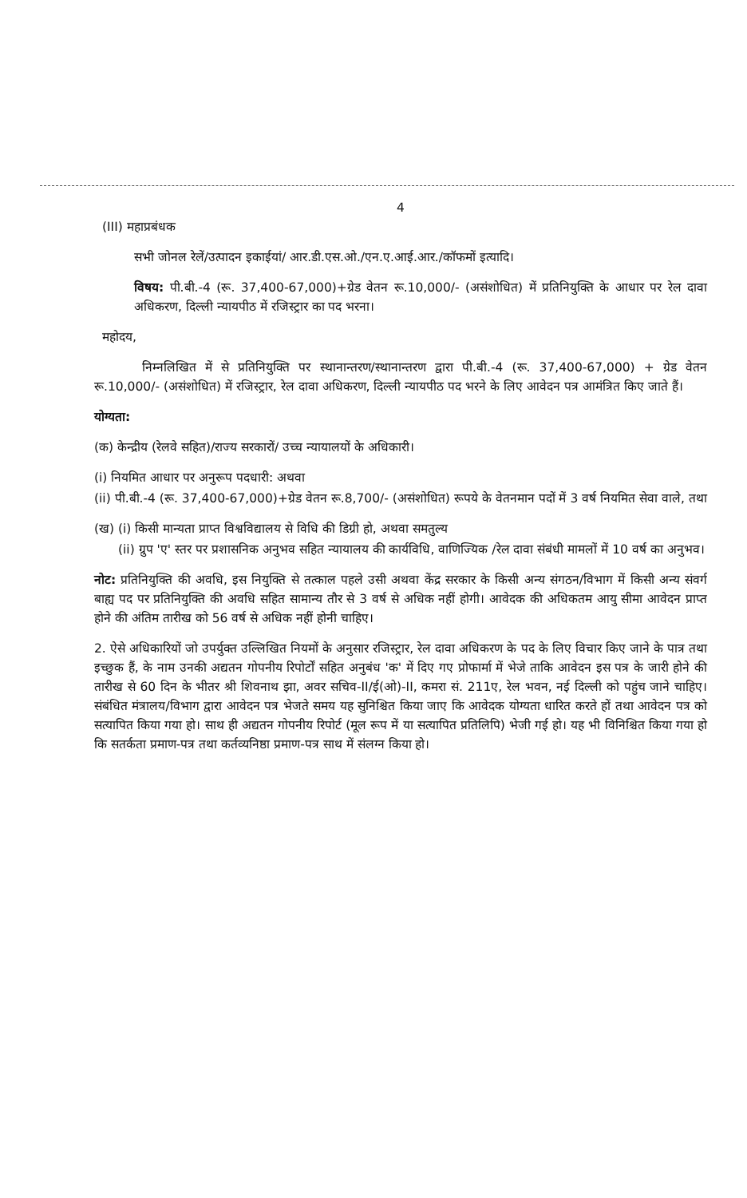4
(III) महाप्रबंधक
सभी जोनल रेलें/उत्पादन इकाईयां/ आर.डी.एस.ओ./एन.ए.आई.आर./कॉफमों इत्यादि।
विषय: पी.बी.-4 (रू. 37,400-67,000)+ग्रेड वेतन रू.10,000/- (असंशोधित) में प्रतिनियुक्ति के आधार पर रेल दावा अधिकरण, दिल्ली न्यायपीठ में रजिस्ट्रार का पद भरना।
महोदय,
निम्नलिखित में से प्रतिनियुक्ति पर स्थानान्तरण/स्थानान्तरण द्वारा पी.बी.-4 (रू. 37,400-67,000) + ग्रेड वेतन रू.10,000/- (असंशोधित) में रजिस्ट्रार, रेल दावा अधिकरण, दिल्ली न्यायपीठ पद भरने के लिए आवेदन पत्र आमंत्रित किए जाते हैं।
योग्यता:
(क) केन्द्रीय (रेलवे सहित)/राज्य सरकारों/ उच्च न्यायालयों के अधिकारी।
(i) नियमित आधार पर अनुरूप पदधारी: अथवा
(ii) पी.बी.-4 (रू. 37,400-67,000)+ग्रेड वेतन रू.8,700/- (असंशोधित) रूपये के वेतनमान पदों में 3 वर्ष नियमित सेवा वाले, तथा
(ख) (i) किसी मान्यता प्राप्त विश्वविद्यालय से विधि की डिग्री हो, अथवा समतुल्य
(ii) ग्रुप 'ए' स्तर पर प्रशासनिक अनुभव सहित न्यायालय की कार्यविधि, वाणिज्यिक /रेल दावा संबंधी मामलों में 10 वर्ष का अनुभव।
नोट: प्रतिनियुक्ति की अवधि, इस नियुक्ति से तत्काल पहले उसी अथवा केंद्र सरकार के किसी अन्य संगठन/विभाग में किसी अन्य संवर्ग बाह्य पद पर प्रतिनियुक्ति की अवधि सहित सामान्य तौर से 3 वर्ष से अधिक नहीं होगी। आवेदक की अधिकतम आयु सीमा आवेदन प्राप्त होने की अंतिम तारीख को 56 वर्ष से अधिक नहीं होनी चाहिए।
2. ऐसे अधिकारियों जो उपर्युक्त उल्लिखित नियमों के अनुसार रजिस्ट्रार, रेल दावा अधिकरण के पद के लिए विचार किए जाने के पात्र तथा इच्छुक हैं, के नाम उनकी अद्यतन गोपनीय रिपोर्टों सहित अनुबंध 'क' में दिए गए प्रोफार्मा में भेजे ताकि आवेदन इस पत्र के जारी होने की तारीख से 60 दिन के भीतर श्री शिवनाथ झा, अवर सचिव-II/ई(ओ)-II, कमरा सं. 211ए, रेल भवन, नई दिल्ली को पहुंच जाने चाहिए। संबंधित मंत्रालय/विभाग द्वारा आवेदन पत्र भेजते समय यह सुनिश्चित किया जाए कि आवेदक योग्यता धारित करते हों तथा आवेदन पत्र को सत्यापित किया गया हो। साथ ही अद्यतन गोपनीय रिपोर्ट (मूल रूप में या सत्यापित प्रतिलिपि) भेजी गई हो। यह भी विनिश्चित किया गया हो कि सतर्कता प्रमाण-पत्र तथा कर्तव्यनिष्ठा प्रमाण-पत्र साथ में संलग्न किया हो।